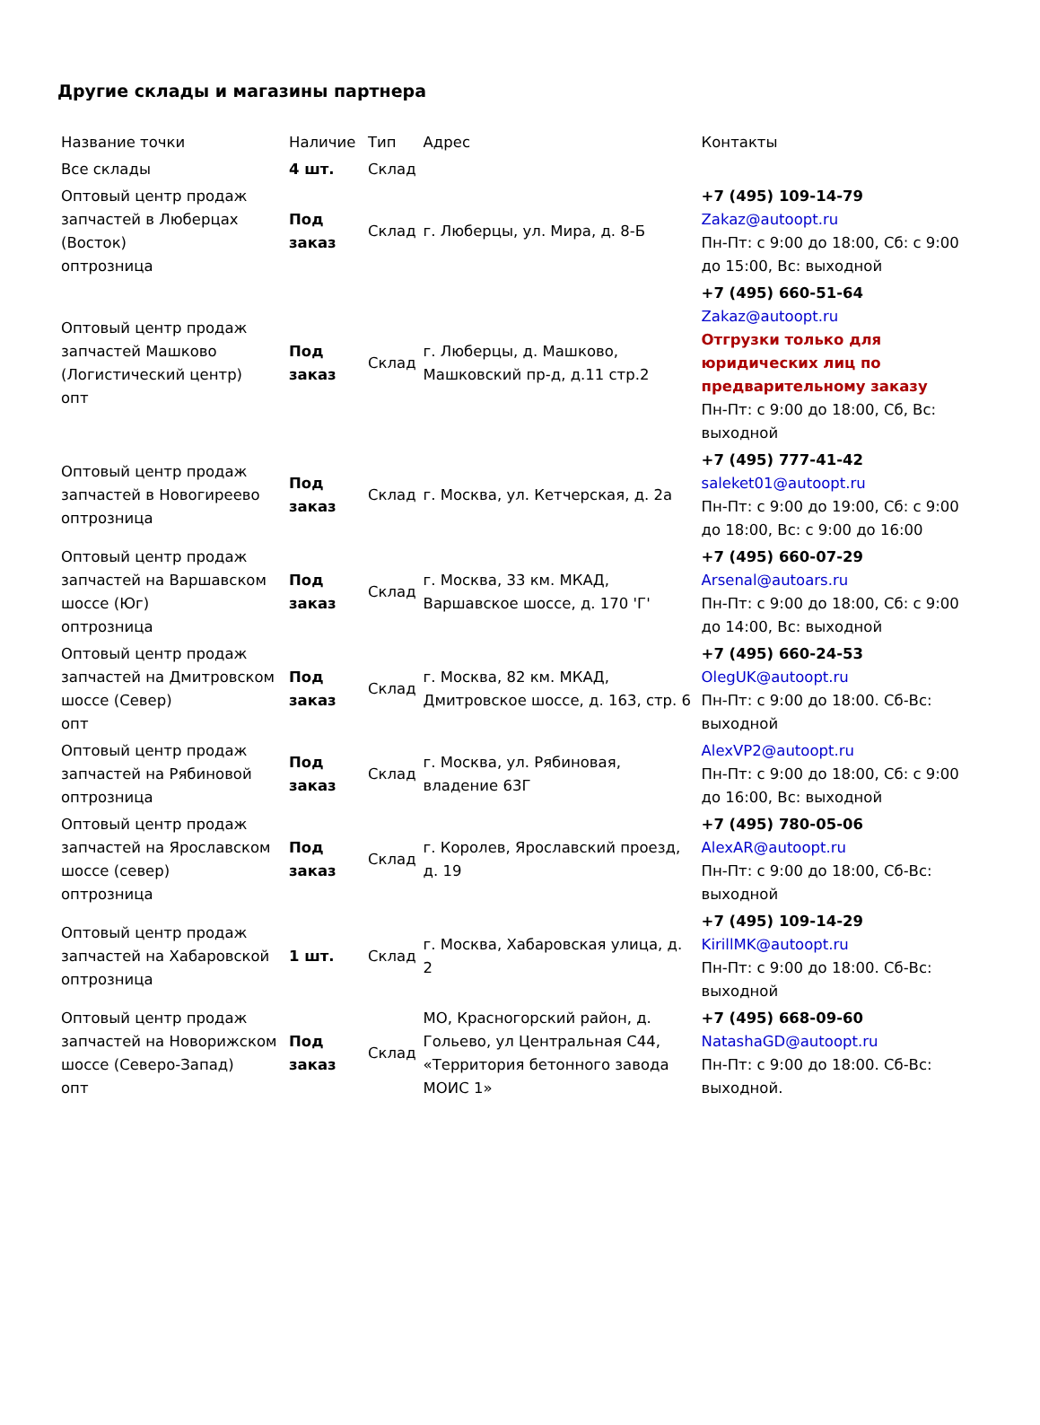Другие склады и магазины партнера
| Название точки | Наличие | Тип | Адрес | Контакты |
| --- | --- | --- | --- | --- |
| Все склады | 4 шт. | Склад | | |
| Оптовый центр продаж запчастей в Люберцах (Восток) оптрозница | Под заказ | Склад | г. Люберцы, ул. Мира, д. 8-Б | +7 (495) 109-14-79 Zakaz@autoopt.ru Пн-Пт: с 9:00 до 18:00, Сб: с 9:00 до 15:00, Вс: выходной |
| Оптовый центр продаж запчастей Машково (Логистический центр) опт | Под заказ | Склад | г. Люберцы, д. Машково, Машковский пр-д, д.11 стр.2 | +7 (495) 660-51-64 Zakaz@autoopt.ru Отгрузки только для юридических лиц по предварительному заказу Пн-Пт: с 9:00 до 18:00, Сб, Вс: выходной |
| Оптовый центр продаж запчастей в Новогиреево оптрозница | Под заказ | Склад | г. Москва, ул. Кетчерская, д. 2а | +7 (495) 777-41-42 saleket01@autoopt.ru Пн-Пт: с 9:00 до 19:00, Сб: с 9:00 до 18:00, Вс: с 9:00 до 16:00 |
| Оптовый центр продаж запчастей на Варшавском шоссе (Юг) оптрозница | Под заказ | Склад | г. Москва, 33 км. МКАД, Варшавское шоссе, д. 170 'Г' | +7 (495) 660-07-29 Arsenal@autoars.ru Пн-Пт: с 9:00 до 18:00, Сб: с 9:00 до 14:00, Вс: выходной |
| Оптовый центр продаж запчастей на Дмитровском шоссе (Север) опт | Под заказ | Склад | г. Москва, 82 км. МКАД, Дмитровское шоссе, д. 163, стр. 6 | +7 (495) 660-24-53 OlegUK@autoopt.ru Пн-Пт: с 9:00 до 18:00. Сб-Вс: выходной |
| Оптовый центр продаж запчастей на Рябиновой оптрозница | Под заказ | Склад | г. Москва, ул. Рябиновая, владение 63Г | AlexVP2@autoopt.ru Пн-Пт: с 9:00 до 18:00, Сб: с 9:00 до 16:00, Вс: выходной |
| Оптовый центр продаж запчастей на Ярославском шоссе (север) оптрозница | Под заказ | Склад | г. Королев, Ярославский проезд, д. 19 | +7 (495) 780-05-06 AlexAR@autoopt.ru Пн-Пт: с 9:00 до 18:00, Сб-Вс: выходной |
| Оптовый центр продаж запчастей на Хабаровской оптрозница | 1 шт. | Склад | г. Москва, Хабаровская улица, д. 2 | +7 (495) 109-14-29 KirillMK@autoopt.ru Пн-Пт: с 9:00 до 18:00. Сб-Вс: выходной |
| Оптовый центр продаж запчастей на Новорижском шоссе (Северо-Запад) опт | Под заказ | Склад | МО, Красногорский район, д. Гольево, ул Центральная С44, «Территория бетонного завода МОИС 1» | +7 (495) 668-09-60 NatashaGD@autoopt.ru Пн-Пт: с 9:00 до 18:00. Сб-Вс: выходной. |